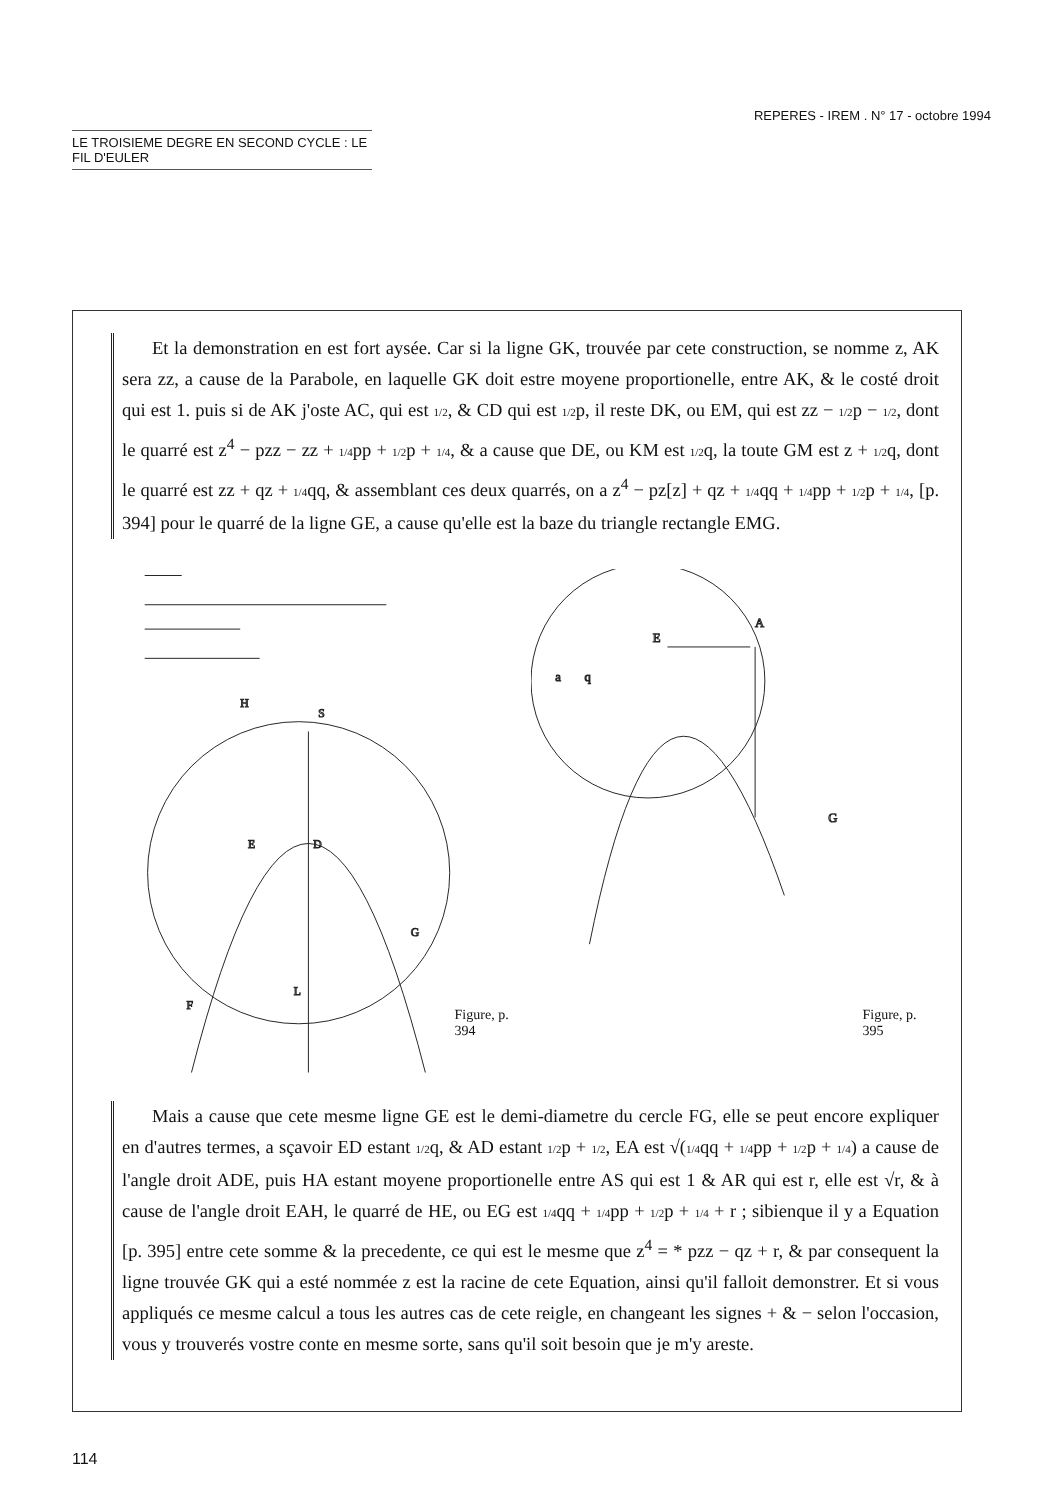REPERES - IREM . N° 17 - octobre 1994
LE TROISIEME DEGRE EN SECOND CYCLE : LE FIL D'EULER
Et la demonstration en est fort aysée. Car si la ligne GK, trouvée par cete construction, se nomme z, AK sera zz, a cause de la Parabole, en laquelle GK doit estre moyene proportionelle, entre AK, & le costé droit qui est 1. puis si de AK j'oste AC, qui est 1/2, & CD qui est 1/2p, il reste DK, ou EM, qui est zz − 1/2p − 1/2, dont le quarré est z<sup>4</sup> − pzz − zz + 1/4pp + 1/2p + 1/4, & a cause que DE, ou KM est 1/2q, la toute GM est z + 1/2q, dont le quarré est zz + qz + 1/4qq, & assemblant ces deux quarrés, on a z<sup>4</sup> − pz[z] + qz + 1/4qq + 1/4pp + 1/2p + 1/4, [p. 394] pour le quarré de la ligne GE, a cause qu'elle est la baze du triangle rectangle EMG.
H
S
E
D
G
F
L
Figure, p. 394
E
A
a
q
G
Figure, p. 395
Mais a cause que cete mesme ligne GE est le demi-diametre du cercle FG, elle se peut encore expliquer en d'autres termes, a sçavoir ED estant 1/2q, & AD estant 1/2p + 1/2, EA est √(1/4qq + 1/4pp + 1/2p + 1/4) a cause de l'angle droit ADE, puis HA estant moyene proportionelle entre AS qui est 1 & AR qui est r, elle est √r, & à cause de l'angle droit EAH, le quarré de HE, ou EG est 1/4qq + 1/4pp + 1/2p + 1/4 + r ; sibienque il y a Equation [p. 395] entre cete somme & la precedente, ce qui est le mesme que z<sup>4</sup> = * pzz − qz + r, & par consequent la ligne trouvée GK qui a esté nommée z est la racine de cete Equation, ainsi qu'il falloit demonstrer. Et si vous appliqués ce mesme calcul a tous les autres cas de cete reigle, en changeant les signes + & − selon l'occasion, vous y trouverés vostre conte en mesme sorte, sans qu'il soit besoin que je m'y areste.
114